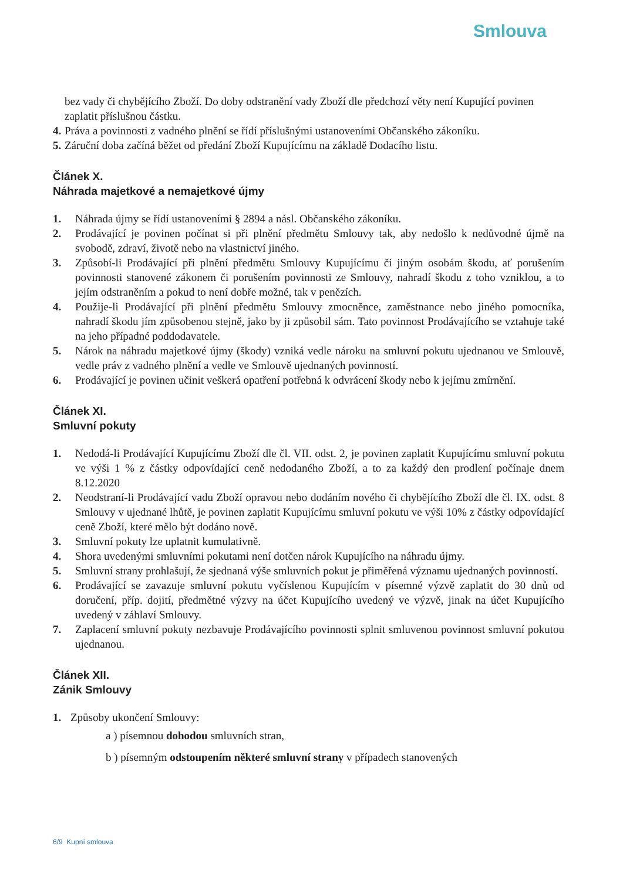Smlouva
bez vady či chybějícího Zboží. Do doby odstranění vady Zboží dle předchozí věty není Kupující povinen zaplatit příslušnou částku.
4. Práva a povinnosti z vadného plnění se řídí příslušnými ustanoveními Občanského zákoníku.
5. Záruční doba začíná běžet od předání Zboží Kupujícímu na základě Dodacího listu.
Článek X.
Náhrada majetkové a nemajetkové újmy
1. Náhrada újmy se řídí ustanoveními § 2894 a násl. Občanského zákoníku.
2. Prodávající je povinen počínat si při plnění předmětu Smlouvy tak, aby nedošlo k nedůvodné újmě na svobodě, zdraví, životě nebo na vlastnictví jiného.
3. Způsobí-li Prodávající při plnění předmětu Smlouvy Kupujícímu či jiným osobám škodu, ať porušením povinnosti stanovené zákonem či porušením povinnosti ze Smlouvy, nahradí škodu z toho vzniklou, a to jejím odstraněním a pokud to není dobře možné, tak v penězích.
4. Použije-li Prodávající při plnění předmětu Smlouvy zmocněnce, zaměstnance nebo jiného pomocníka, nahradí škodu jím způsobenou stejně, jako by ji způsobil sám. Tato povinnost Prodávajícího se vztahuje také na jeho případné poddodavatele.
5. Nárok na náhradu majetkové újmy (škody) vzniká vedle nároku na smluvní pokutu ujednanou ve Smlouvě, vedle práv z vadného plnění a vedle ve Smlouvě ujednaných povinností.
6. Prodávající je povinen učinit veškerá opatření potřebná k odvrácení škody nebo k jejímu zmírnění.
Článek XI.
Smluvní pokuty
1. Nedodá-li Prodávající Kupujícímu Zboží dle čl. VII. odst. 2, je povinen zaplatit Kupujícímu smluvní pokutu ve výši 1 % z částky odpovídající ceně nedodaného Zboží, a to za každý den prodlení počínaje dnem 8.12.2020
2. Neodstraní-li Prodávající vadu Zboží opravou nebo dodáním nového či chybějícího Zboží dle čl. IX. odst. 8 Smlouvy v ujednané lhůtě, je povinen zaplatit Kupujícímu smluvní pokutu ve výši 10% z částky odpovídající ceně Zboží, které mělo být dodáno nově.
3. Smluvní pokuty lze uplatnit kumulativně.
4. Shora uvedenými smluvními pokutami není dotčen nárok Kupujícího na náhradu újmy.
5. Smluvní strany prohlašují, že sjednaná výše smluvních pokut je přiměřená významu ujednaných povinností.
6. Prodávající se zavazuje smluvní pokutu vyčíslenou Kupujícím v písemné výzvě zaplatit do 30 dnů od doručení, příp. dojití, předmětné výzvy na účet Kupujícího uvedený ve výzvě, jinak na účet Kupujícího uvedený v záhlaví Smlouvy.
7. Zaplacení smluvní pokuty nezbavuje Prodávajícího povinnosti splnit smluvenou povinnost smluvní pokutou ujednanou.
Článek XII.
Zánik Smlouvy
1. Způsoby ukončení Smlouvy:
a ) písemnou dohodou smluvních stran,
b ) písemným odstoupením některé smluvní strany v případech stanovených
6/9 Kupní smlouva